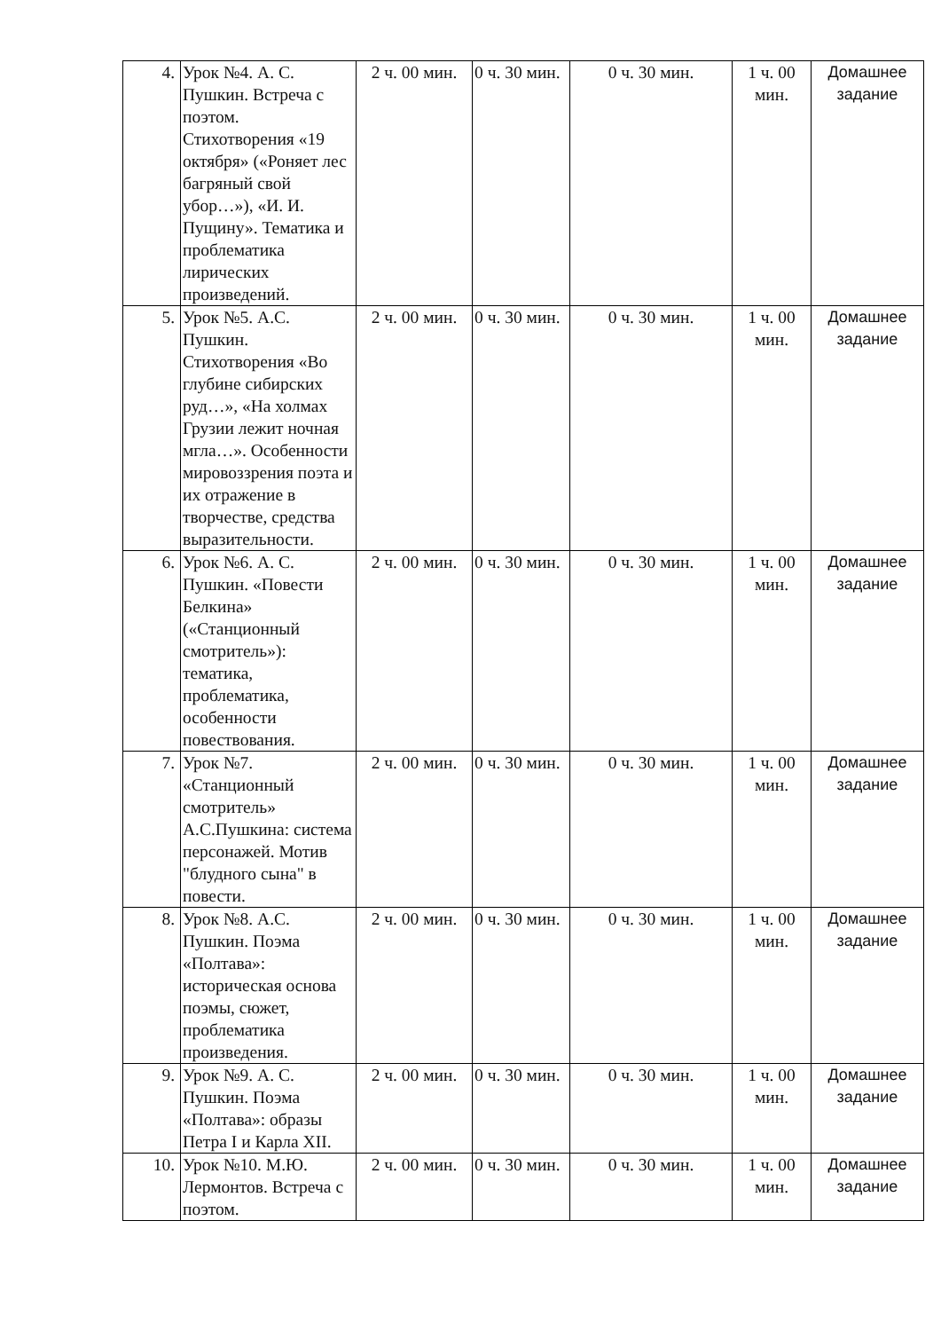| 4. | Урок №4. А. С. Пушкин. Встреча с поэтом. Стихотворения «19 октября» («Роняет лес багряный свой убор…»), «И. И. Пущину». Тематика и проблематика лирических произведений. | 2 ч. 00 мин. | 0 ч. 30 мин. | 0 ч. 30 мин. | 1 ч. 00 мин. | Домашнее задание |
| 5. | Урок №5. А.С. Пушкин. Стихотворения «Во глубине сибирских руд…», «На холмах Грузии лежит ночная мгла…». Особенности мировоззрения поэта и их отражение в творчестве, средства выразительности. | 2 ч. 00 мин. | 0 ч. 30 мин. | 0 ч. 30 мин. | 1 ч. 00 мин. | Домашнее задание |
| 6. | Урок №6. А. С. Пушкин. «Повести Белкина» («Станционный смотритель»): тематика, проблематика, особенности повествования. | 2 ч. 00 мин. | 0 ч. 30 мин. | 0 ч. 30 мин. | 1 ч. 00 мин. | Домашнее задание |
| 7. | Урок №7. «Станционный смотритель» А.С.Пушкина: система персонажей. Мотив "блудного сына" в повести. | 2 ч. 00 мин. | 0 ч. 30 мин. | 0 ч. 30 мин. | 1 ч. 00 мин. | Домашнее задание |
| 8. | Урок №8. А.С. Пушкин. Поэма «Полтава»: историческая основа поэмы, сюжет, проблематика произведения. | 2 ч. 00 мин. | 0 ч. 30 мин. | 0 ч. 30 мин. | 1 ч. 00 мин. | Домашнее задание |
| 9. | Урок №9. А. С. Пушкин. Поэма «Полтава»: образы Петра I и Карла XII. | 2 ч. 00 мин. | 0 ч. 30 мин. | 0 ч. 30 мин. | 1 ч. 00 мин. | Домашнее задание |
| 10. | Урок №10. М.Ю. Лермонтов. Встреча с поэтом. | 2 ч. 00 мин. | 0 ч. 30 мин. | 0 ч. 30 мин. | 1 ч. 00 мин. | Домашнее задание |